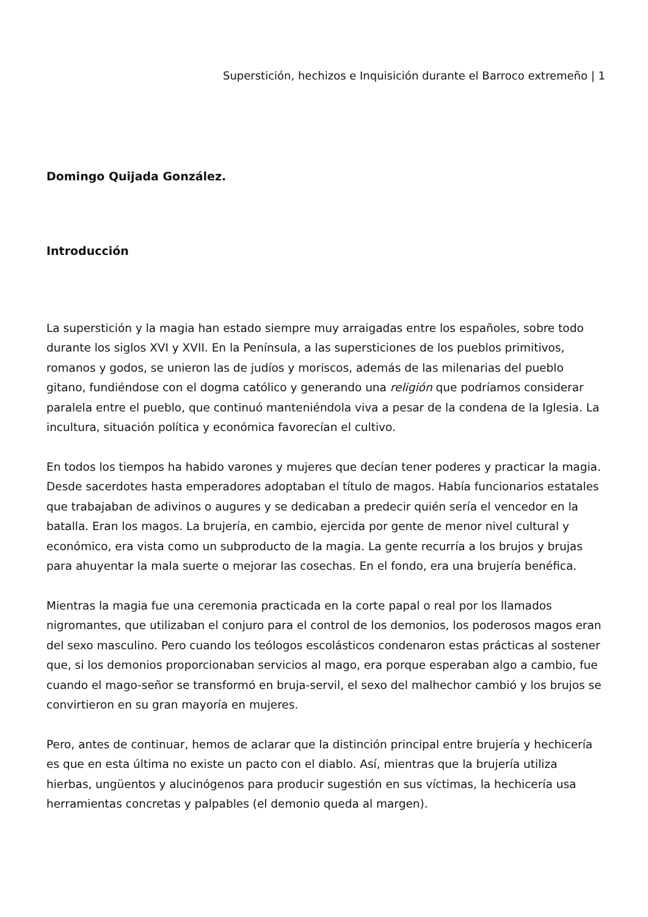Superstición, hechizos e Inquisición durante el Barroco extremeño | 1
Domingo Quijada González.
Introducción
La superstición y la magia han estado siempre muy arraigadas entre los españoles, sobre todo durante los siglos XVI y XVII. En la Península, a las supersticiones de los pueblos primitivos, romanos y godos, se unieron las de judíos y moriscos, además de las milenarias del pueblo gitano, fundiéndose con el dogma católico y generando una religión que podríamos considerar paralela entre el pueblo, que continuó manteniéndola viva a pesar de la condena de la Iglesia. La incultura, situación política y económica favorecían el cultivo.
En todos los tiempos ha habido varones y mujeres que decían tener poderes y practicar la magia. Desde sacerdotes hasta emperadores adoptaban el título de magos. Había funcionarios estatales que trabajaban de adivinos o augures y se dedicaban a predecir quién sería el vencedor en la batalla. Eran los magos. La brujería, en cambio, ejercida por gente de menor nivel cultural y económico, era vista como un subproducto de la magia. La gente recurría a los brujos y brujas para ahuyentar la mala suerte o mejorar las cosechas. En el fondo, era una brujería benéfica.
Mientras la magia fue una ceremonia practicada en la corte papal o real por los llamados nigromantes, que utilizaban el conjuro para el control de los demonios, los poderosos magos eran del sexo masculino. Pero cuando los teólogos escolásticos condenaron estas prácticas al sostener que, si los demonios proporcionaban servicios al mago, era porque esperaban algo a cambio, fue cuando el mago-señor se transformó en bruja-servil, el sexo del malhechor cambió y los brujos se convirtieron en su gran mayoría en mujeres.
Pero, antes de continuar, hemos de aclarar que la distinción principal entre brujería y hechicería es que en esta última no existe un pacto con el diablo. Así, mientras que la brujería utiliza hierbas, ungüentos y alucinógenos para producir sugestión en sus víctimas, la hechicería usa herramientas concretas y palpables (el demonio queda al margen).